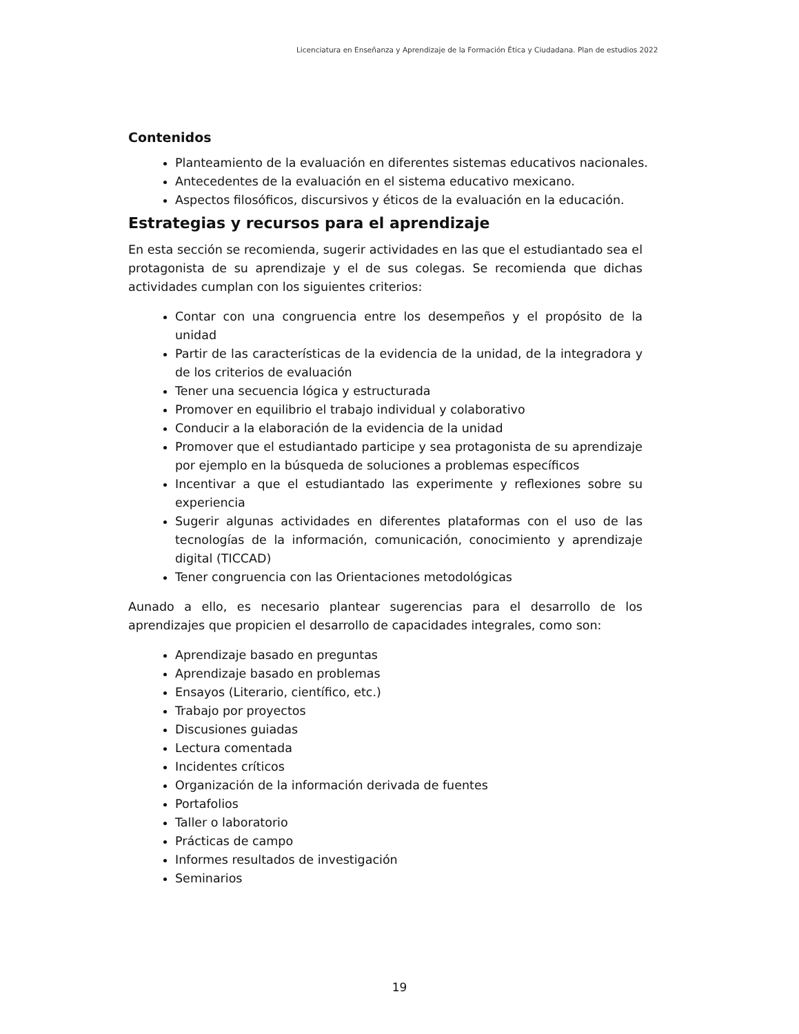Licenciatura en Enseñanza y Aprendizaje de la Formación Ética y Ciudadana. Plan de estudios 2022
Contenidos
Planteamiento de la evaluación en diferentes sistemas educativos nacionales.
Antecedentes de la evaluación en el sistema educativo mexicano.
Aspectos filosóficos, discursivos y éticos de la evaluación en la educación.
Estrategias y recursos para el aprendizaje
En esta sección se recomienda, sugerir actividades en las que el estudiantado sea el protagonista de su aprendizaje y el de sus colegas. Se recomienda que dichas actividades cumplan con los siguientes criterios:
Contar con una congruencia entre los desempeños y el propósito de la unidad
Partir de las características de la evidencia de la unidad, de la integradora y de los criterios de evaluación
Tener una secuencia lógica y estructurada
Promover en equilibrio el trabajo individual y colaborativo
Conducir a la elaboración de la evidencia de la unidad
Promover que el estudiantado participe y sea protagonista de su aprendizaje por ejemplo en la búsqueda de soluciones a problemas específicos
Incentivar a que el estudiantado las experimente y reflexiones sobre su experiencia
Sugerir algunas actividades en diferentes plataformas con el uso de las tecnologías de la información, comunicación, conocimiento y aprendizaje digital (TICCAD)
Tener congruencia con las Orientaciones metodológicas
Aunado a ello, es necesario plantear sugerencias para el desarrollo de los aprendizajes que propicien el desarrollo de capacidades integrales, como son:
Aprendizaje basado en preguntas
Aprendizaje basado en problemas
Ensayos (Literario, científico, etc.)
Trabajo por proyectos
Discusiones guiadas
Lectura comentada
Incidentes críticos
Organización de la información derivada de fuentes
Portafolios
Taller o laboratorio
Prácticas de campo
Informes resultados de investigación
Seminarios
19